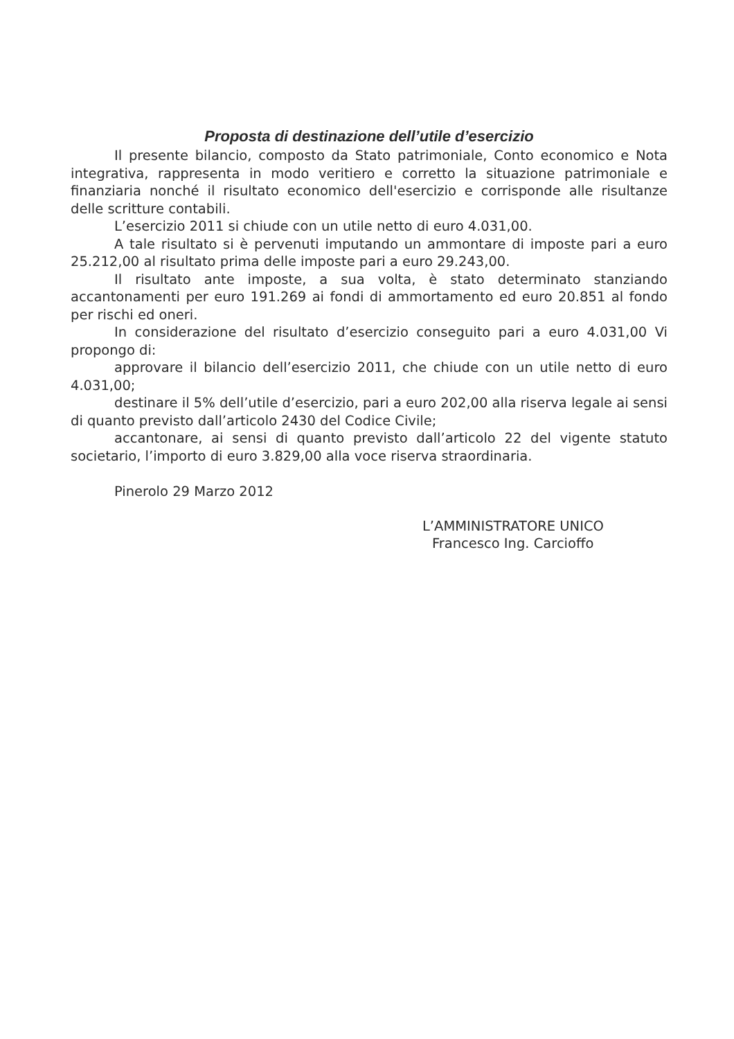Proposta di destinazione dell’utile d’esercizio
Il presente bilancio, composto da Stato patrimoniale, Conto economico e Nota integrativa, rappresenta in modo veritiero e corretto la situazione patrimoniale e finanziaria nonché il risultato economico dell'esercizio e corrisponde alle risultanze delle scritture contabili.
L’esercizio 2011 si chiude con un utile netto di euro 4.031,00.
A tale risultato si è pervenuti imputando un ammontare di imposte pari a euro 25.212,00 al risultato prima delle imposte pari a euro 29.243,00.
Il risultato ante imposte, a sua volta, è stato determinato stanziando accantonamenti per euro 191.269 ai fondi di ammortamento ed euro 20.851 al fondo per rischi ed oneri.
In considerazione del risultato d’esercizio conseguito pari a euro 4.031,00 Vi propongo di:
approvare il bilancio dell’esercizio 2011, che chiude con un utile netto di euro 4.031,00;
destinare il 5% dell’utile d’esercizio, pari a euro 202,00 alla riserva legale ai sensi di quanto previsto dall’articolo 2430 del Codice Civile;
accantonare, ai sensi di quanto previsto dall’articolo 22 del vigente statuto societario, l’importo di euro 3.829,00 alla voce riserva straordinaria.
Pinerolo 29 Marzo 2012
L’AMMINISTRATORE UNICO
Francesco Ing. Carcioffo